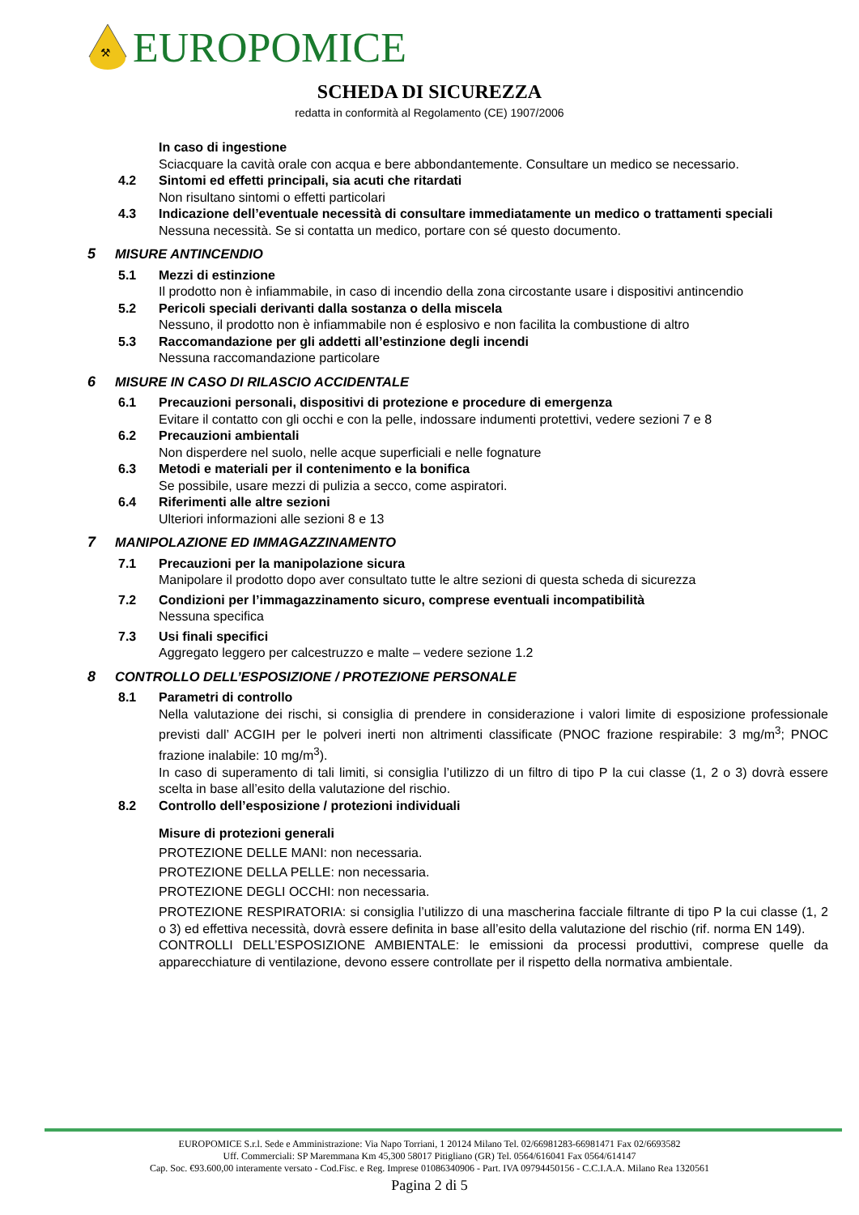⚒
EUROPOMICE
SCHEDA DI SICUREZZA
redatta in conformità al Regolamento (CE) 1907/2006
In caso di ingestione
Sciacquare la cavità orale con acqua e bere abbondantemente. Consultare un medico se necessario.
4.2 Sintomi ed effetti principali, sia acuti che ritardati
Non risultano sintomi o effetti particolari
4.3 Indicazione dell’eventuale necessità di consultare immediatamente un medico o trattamenti speciali
Nessuna necessità. Se si contatta un medico, portare con sé questo documento.
5 MISURE ANTINCENDIO
5.1 Mezzi di estinzione
Il prodotto non è infiammabile, in caso di incendio della zona circostante usare i dispositivi antincendio
5.2 Pericoli speciali derivanti dalla sostanza o della miscela
Nessuno, il prodotto non è infiammabile non é esplosivo e non facilita la combustione di altro
5.3 Raccomandazione per gli addetti all’estinzione degli incendi
Nessuna raccomandazione particolare
6 MISURE IN CASO DI RILASCIO ACCIDENTALE
6.1 Precauzioni personali, dispositivi di protezione e procedure di emergenza
Evitare il contatto con gli occhi e con la pelle, indossare indumenti protettivi, vedere sezioni 7 e 8
6.2 Precauzioni ambientali
Non disperdere nel suolo, nelle acque superficiali e nelle fognature
6.3 Metodi e materiali per il contenimento e la bonifica
Se possibile, usare mezzi di pulizia a secco, come aspiratori.
6.4 Riferimenti alle altre sezioni
Ulteriori informazioni alle sezioni 8 e 13
7 MANIPOLAZIONE ED IMMAGAZZINAMENTO
7.1 Precauzioni per la manipolazione sicura
Manipolare il prodotto dopo aver consultato tutte le altre sezioni di questa scheda di sicurezza
7.2 Condizioni per l’immagazzinamento sicuro, comprese eventuali incompatibilità
Nessuna specifica
7.3 Usi finali specifici
Aggregato leggero per calcestruzzo e malte – vedere sezione 1.2
8 CONTROLLO DELL’ESPOSIZIONE / PROTEZIONE PERSONALE
8.1 Parametri di controllo
Nella valutazione dei rischi, si consiglia di prendere in considerazione i valori limite di esposizione professionale previsti dall’ ACGIH per le polveri inerti non altrimenti classificate (PNOC frazione respirabile: 3 mg/m<sup>3</sup>; PNOC frazione inalabile: 10 mg/m<sup>3</sup>).
In caso di superamento di tali limiti, si consiglia l’utilizzo di un filtro di tipo P la cui classe (1, 2 o 3) dovrà essere scelta in base all’esito della valutazione del rischio.
8.2 Controllo dell’esposizione / protezioni individuali
Misure di protezioni generali
PROTEZIONE DELLE MANI: non necessaria.
PROTEZIONE DELLA PELLE: non necessaria.
PROTEZIONE DEGLI OCCHI: non necessaria.
PROTEZIONE RESPIRATORIA: si consiglia l’utilizzo di una mascherina facciale filtrante di tipo P la cui classe (1, 2 o 3) ed effettiva necessità, dovrà essere definita in base all’esito della valutazione del rischio (rif. norma EN 149).
CONTROLLI DELL’ESPOSIZIONE AMBIENTALE: le emissioni da processi produttivi, comprese quelle da apparecchiature di ventilazione, devono essere controllate per il rispetto della normativa ambientale.
EUROPOMICE S.r.l. Sede e Amministrazione: Via Napo Torriani, 1 20124 Milano Tel. 02/66981283-66981471 Fax 02/6693582
Uff. Commerciali: SP Maremmana Km 45,300 58017 Pitigliano (GR) Tel. 0564/616041 Fax 0564/614147
Cap. Soc. €93.600,00 interamente versato - Cod.Fisc. e Reg. Imprese 01086340906 - Part. IVA 09794450156 - C.C.I.A.A. Milano Rea 1320561
Pagina 2 di 5